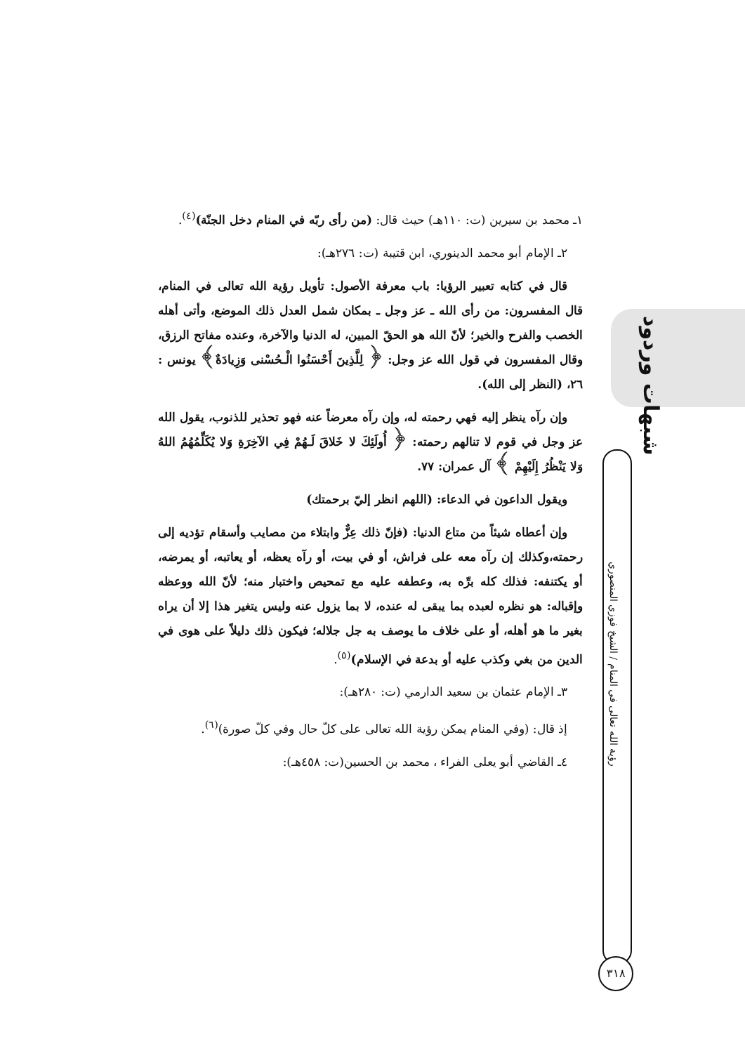١ـ محمد بن سيرين (ت: ١١٠هـ) حيث قال: (من رأى ربّه في المنام دخل الجنّة)<sup>(٤)</sup>.
٢ـ الإمام أبو محمد الدينوري، ابن قتيبة (ت: ٢٧٦هـ):
قال في كتابه تعبير الرؤيا: باب معرفة الأصول: تأويل رؤية الله تعالى في المنام، قال المفسرون: من رأى الله ـ عز وجل ـ بمكان شمل العدل ذلك الموضع، وأتى أهله الخصب والفرح والخير؛ لأنّ الله هو الحقّ المبين، له الدنيا والآخرة، وعنده مفاتح الرزق، وقال المفسرون في قول الله عز وجل: ﴿ لِلَّذِينَ أَحْسَنُوا الْـحُسْنى وَزِيادَةٌ﴾ يونس : ٢٦، (النظر إلى الله).
وإن رآه ينظر إليه فهي رحمته له، وإن رآه معرضاً عنه فهو تحذير للذنوب، يقول الله عز وجل في قوم لا تنالهم رحمته: ﴿ أُولَئِكَ لا خَلاقَ لَـهُمْ فِي الآخِرَةِ وَلا يُكَلِّمُهُمُ اللهُ وَلا يَنْظُرُ إِلَيْهِمْ ﴾ آل عمران: ٧٧.
ويقول الداعون في الدعاء: (اللهم انظر إليّ برحمتك)
وإن أعطاه شيئاً من متاع الدنيا: (فإنّ ذلك عِزٌّ وابتلاء من مصايب وأسقام تؤديه إلى رحمته،وكذلك إن رآه معه على فراش، أو في بيت، أو رآه يعظه، أو يعاتبه، أو يمرضه، أو يكتنفه: فذلك كله برِّه به، وعطفه عليه مع تمحيص واختبار منه؛ لأنّ الله ووعظه وإقباله: هو نظره لعبده بما يبقى له عنده، لا بما يزول عنه وليس يتغير هذا إلا أن يراه بغير ما هو أهله، أو على خلاف ما يوصف به جل جلاله؛ فيكون ذلك دليلاً على هوى في الدين من بغي وكذب عليه أو بدعة في الإسلام)<sup>(٥)</sup>.
٣ـ الإمام عثمان بن سعيد الدارمي (ت: ٢٨٠هـ):
إذ قال: (وفي المنام يمكن رؤية الله تعالى على كلّ حال وفي كلّ صورة)<sup>(٦)</sup>.
٤ـ القاضي أبو يعلى الفراء ، محمد بن الحسين(ت: ٤٥٨هـ):
شبهات وردود
رؤية الله تعالى في المنام / الشيخ فوزي المنصوري
٣١٨